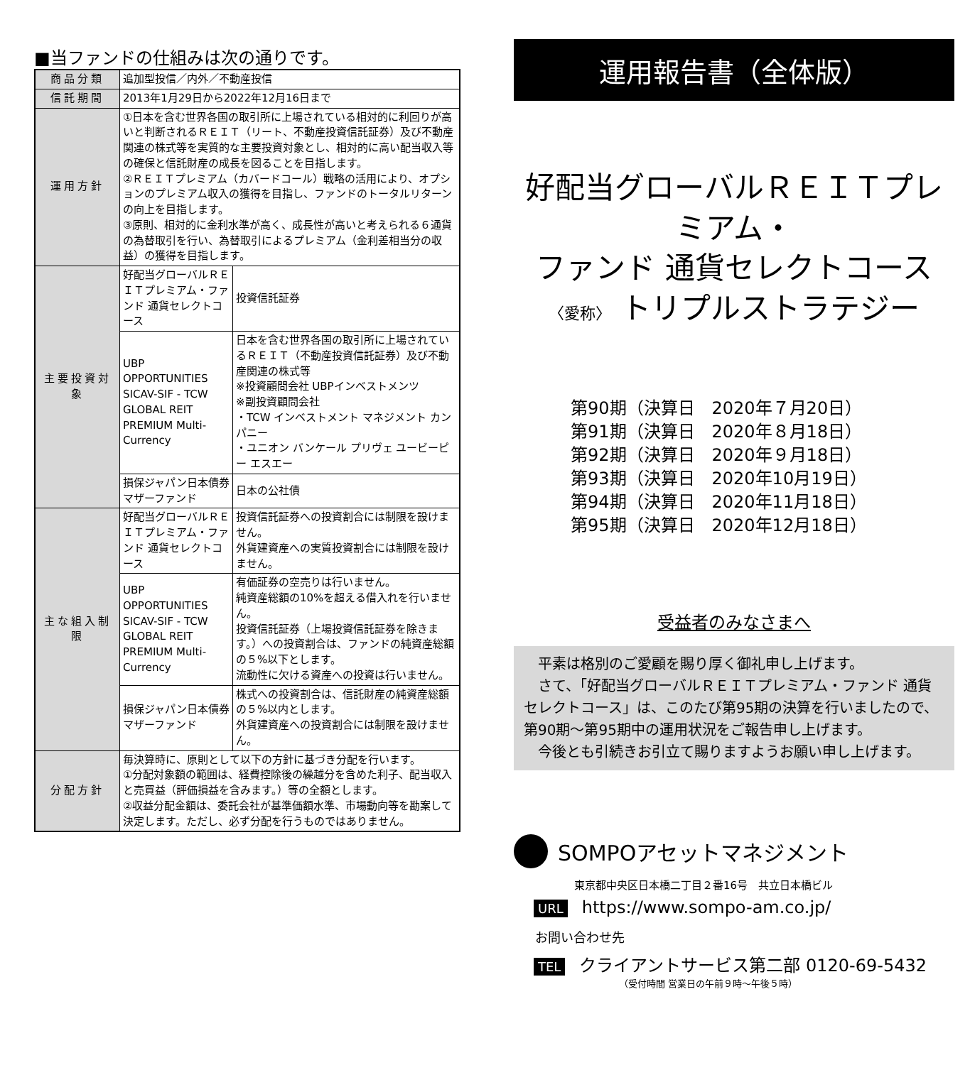■当ファンドの仕組みは次の通りです。
| 商品分類 | 追加型投信／内外／不動産投信 | |
| 信託期間 | 2013年1月29日から2022年12月16日まで | |
| 運用方針 | ①日本を含む世界各国の取引所に上場されている相対的に利回りが高いと判断されるＲＥＩＴ（リート、不動産投資信託証券）及び不動産関連の株式等を実質的な主要投資対象とし、相対的に高い配当収入等の確保と信託財産の成長を図ることを目指します。 ②ＲＥＩＴプレミアム（カバードコール）戦略の活用により、オプションのプレミアム収入の獲得を目指し、ファンドのトータルリターンの向上を目指します。 ③原則、相対的に金利水準が高く、成長性が高いと考えられる６通貨の為替取引を行い、為替取引によるプレミアム（金利差相当分の収益）の獲得を目指します。 | |
| 主要投資対象 | 好配当グローバルＲＥＩＴプレミアム・ファンド 通貨セレクトコース | 投資信託証券 |
| | UBP OPPORTUNITIES SICAV-SIF - TCW GLOBAL REIT PREMIUM Multi-Currency | 日本を含む世界各国の取引所に上場されているＲＥＩＴ（不動産投資信託証券）及び不動産関連の株式等 ※投資顧問会社 UBPインベストメンツ ※副投資顧問会社 ・TCW インベストメント マネジメント カンパニー ・ユニオン バンケール プリヴェ ユービーピー エスエー |
| | 損保ジャパン日本債券マザーファンド | 日本の公社債 |
| 主な組入制限 | 好配当グローバルＲＥＩＴプレミアム・ファンド 通貨セレクトコース | 投資信託証券への投資割合には制限を設けません。 外貨建資産への実質投資割合には制限を設けません。 |
| | UBP OPPORTUNITIES SICAV-SIF - TCW GLOBAL REIT PREMIUM Multi-Currency | 有価証券の空売りは行いません。 純資産総額の10%を超える借入れを行いません。 投資信託証券（上場投資信託証券を除きます。）への投資割合は、ファンドの純資産総額の５%以下とします。 流動性に欠ける資産への投資は行いません。 |
| | 損保ジャパン日本債券マザーファンド | 株式への投資割合は、信託財産の純資産総額の５%以内とします。 外貨建資産への投資割合には制限を設けません。 |
| 分配方針 | 毎決算時に、原則として以下の方針に基づき分配を行います。 ①分配対象額の範囲は、経費控除後の繰越分を含めた利子、配当収入と売買益（評価損益を含みます。）等の全額とします。 ②収益分配金額は、委託会社が基準価額水準、市場動向等を勘案して決定します。ただし、必ず分配を行うものではありません。 | |
運用報告書（全体版）
好配当グローバルＲＥＩＴプレミアム・
ファンド 通貨セレクトコース
〈愛称〉 トリプルストラテジー
第90期（決算日　2020年７月20日）
第91期（決算日　2020年８月18日）
第92期（決算日　2020年９月18日）
第93期（決算日　2020年10月19日）
第94期（決算日　2020年11月18日）
第95期（決算日　2020年12月18日）
受益者のみなさまへ
　平素は格別のご愛顧を賜り厚く御礼申し上げます。
　さて、「好配当グローバルＲＥＩＴプレミアム・ファンド 通貨セレクトコース」は、このたび第95期の決算を行いましたので、第90期～第95期中の運用状況をご報告申し上げます。
　今後とも引続きお引立て賜りますようお願い申し上げます。
SOMPOアセットマネジメント
東京都中央区日本橋二丁目２番16号　共立日本橋ビル
URL https://www.sompo-am.co.jp/
お問い合わせ先
TEL クライアントサービス第二部 0120-69-5432
（受付時間 営業日の午前９時～午後５時）